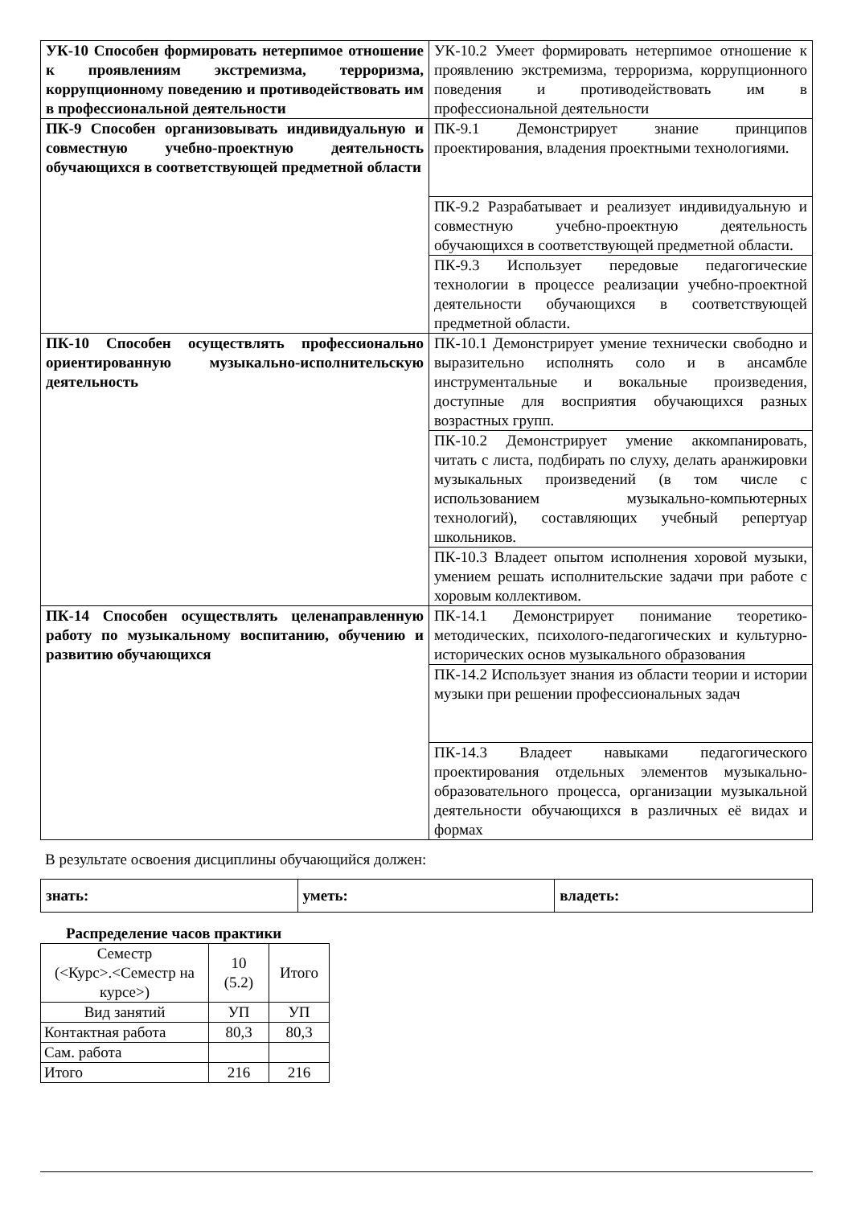| УК-10 Способен формировать нетерпимое отношение к проявлениям экстремизма, терроризма, коррупционному поведению и противодействовать им в профессиональной деятельности | УК-10.2 Умеет формировать нетерпимое отношение к проявлению экстремизма, терроризма, коррупционного поведения и противодействовать им в профессиональной деятельности |
| ПК-9 Способен организовывать индивидуальную и совместную учебно-проектную деятельность обучающихся в соответствующей предметной области | ПК-9.1 Демонстрирует знание принципов проектирования, владения проектными технологиями. |
| | ПК-9.2 Разрабатывает и реализует индивидуальную и совместную учебно-проектную деятельность обучающихся в соответствующей предметной области. |
| | ПК-9.3 Использует передовые педагогические технологии в процессе реализации учебно-проектной деятельности обучающихся в соответствующей предметной области. |
| ПК-10 Способен осуществлять профессионально ориентированную музыкально-исполнительскую деятельность | ПК-10.1 Демонстрирует умение технически свободно и выразительно исполнять соло и в ансамбле инструментальные и вокальные произведения, доступные для восприятия обучающихся разных возрастных групп. |
| | ПК-10.2 Демонстрирует умение аккомпанировать, читать с листа, подбирать по слуху, делать аранжировки музыкальных произведений (в том числе с использованием музыкально-компьютерных технологий), составляющих учебный репертуар школьников. |
| | ПК-10.3 Владеет опытом исполнения хоровой музыки, умением решать исполнительские задачи при работе с хоровым коллективом. |
| ПК-14 Способен осуществлять целенаправленную работу по музыкальному воспитанию, обучению и развитию обучающихся | ПК-14.1 Демонстрирует понимание теоретико-методических, психолого-педагогических и культурно-исторических основ музыкального образования |
| | ПК-14.2 Использует знания из области теории и истории музыки при решении профессиональных задач |
| | ПК-14.3 Владеет навыками педагогического проектирования отдельных элементов музыкально-образовательного процесса, организации музыкальной деятельности обучающихся в различных её видах и формах |
В результате освоения дисциплины обучающийся должен:
| знать: | уметь: | владеть: |
Распределение часов практики
| Семестр (<Курс>.<Семестр на курсе>) | 10 (5.2) | Итого |
| Вид занятий | УП | УП |
| Контактная работа | 80,3 | 80,3 |
| Сам. работа | | |
| Итого | 216 | 216 |